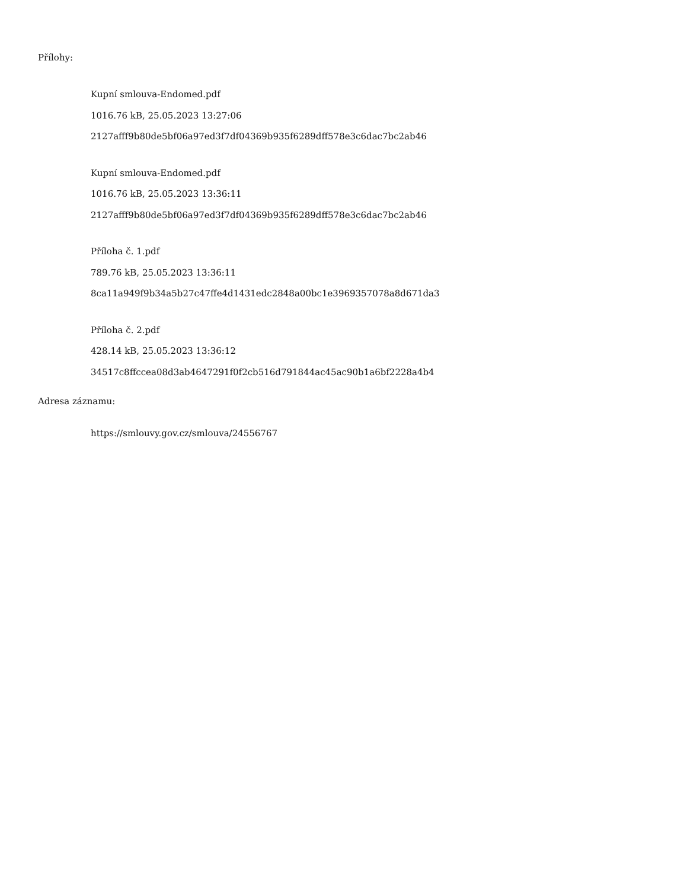Přílohy:
Kupní smlouva-Endomed.pdf
1016.76 kB, 25.05.2023 13:27:06
2127afff9b80de5bf06a97ed3f7df04369b935f6289dff578e3c6dac7bc2ab46
Kupní smlouva-Endomed.pdf
1016.76 kB, 25.05.2023 13:36:11
2127afff9b80de5bf06a97ed3f7df04369b935f6289dff578e3c6dac7bc2ab46
Příloha č. 1.pdf
789.76 kB, 25.05.2023 13:36:11
8ca11a949f9b34a5b27c47ffe4d1431edc2848a00bc1e3969357078a8d671da3
Příloha č. 2.pdf
428.14 kB, 25.05.2023 13:36:12
34517c8ffccea08d3ab4647291f0f2cb516d791844ac45ac90b1a6bf2228a4b4
Adresa záznamu:
https://smlouvy.gov.cz/smlouva/24556767